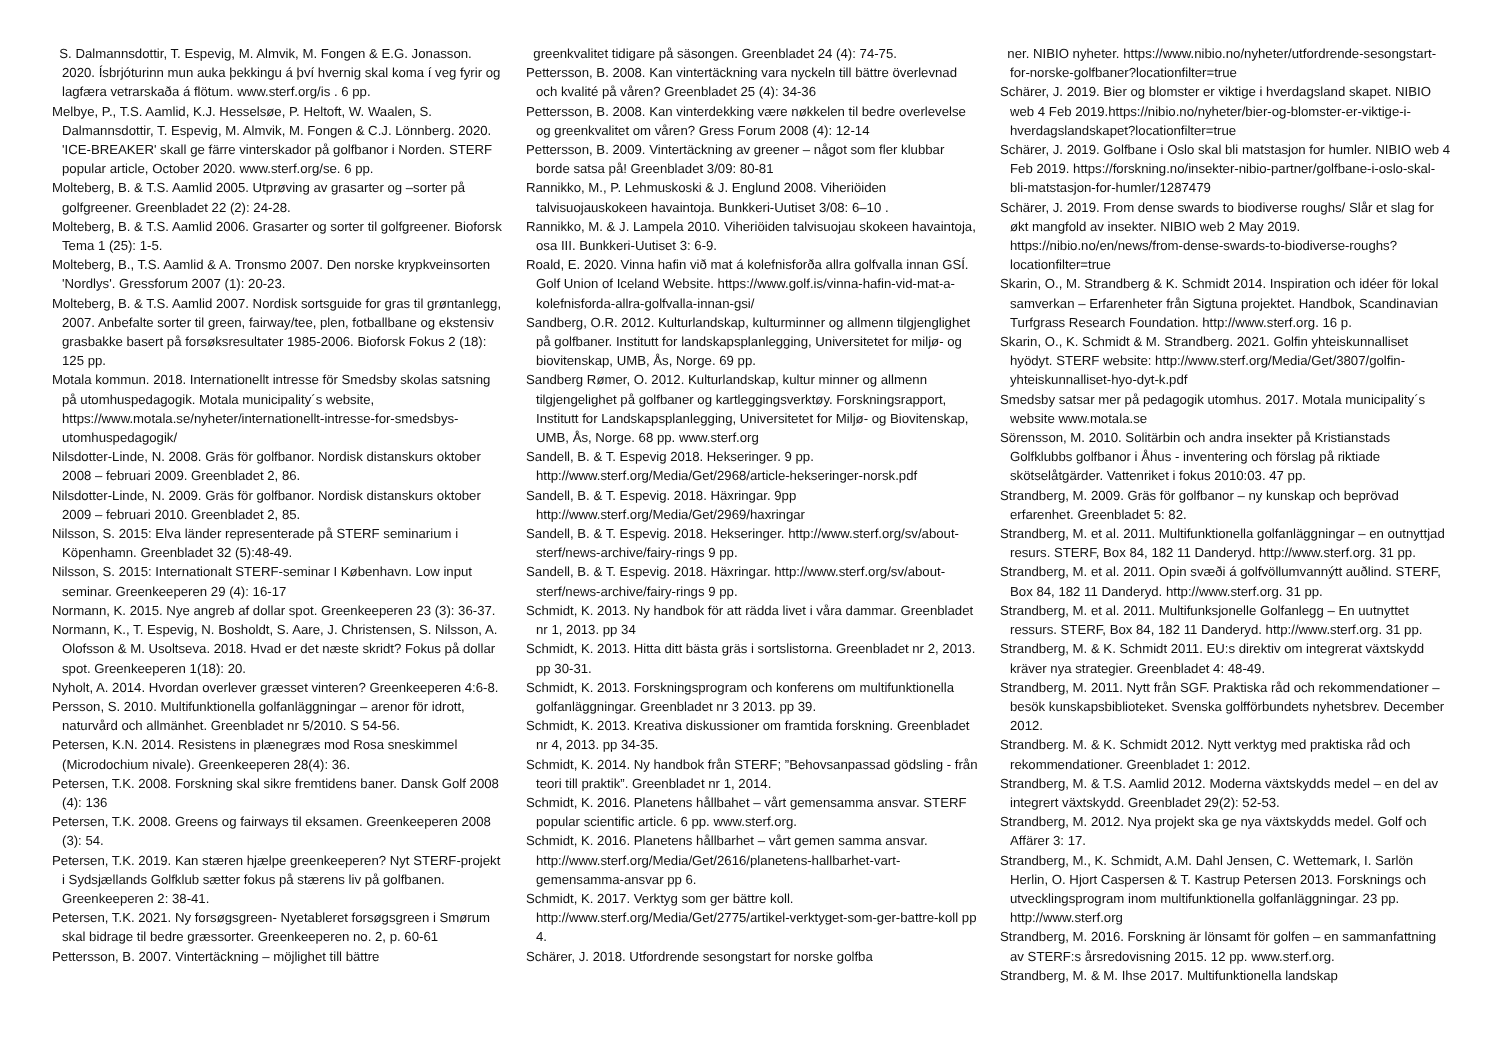S. Dalmannsdottir, T. Espevig, M. Almvik, M. Fongen & E.G. Jonasson. 2020. Ísbrjóturinn mun auka þekkingu á því hvernig skal koma í veg fyrir og lagfæra vetrarskaða á flötum. www.sterf.org/is . 6 pp.
Melbye, P., T.S. Aamlid, K.J. Hesselsøe, P. Heltoft, W. Waalen, S. Dalmannsdottir, T. Espevig, M. Almvik, M. Fongen & C.J. Lönnberg. 2020. 'ICE-BREAKER' skall ge färre vinterskador på golfbanor i Norden. STERF popular article, October 2020. www.sterf.org/se. 6 pp.
Molteberg, B. & T.S. Aamlid 2005. Utprøving av grasarter og –sorter på golfgreener. Greenbladet 22 (2): 24-28.
Molteberg, B. & T.S. Aamlid 2006. Grasarter og sorter til golfgreener. Bioforsk Tema 1 (25): 1-5.
Molteberg, B., T.S. Aamlid & A. Tronsmo 2007. Den norske krypkveinsorten 'Nordlys'. Gressforum 2007 (1): 20-23.
Molteberg, B. & T.S. Aamlid 2007. Nordisk sortsguide for gras til grøntanlegg, 2007. Anbefalte sorter til green, fairway/tee, plen, fotballbane og ekstensiv grasbakke basert på forsøksresultater 1985-2006. Bioforsk Fokus 2 (18): 125 pp.
Motala kommun. 2018. Internationellt intresse för Smedsby skolas satsning på utomhuspedagogik. Motala municipality´s website, https://www.motala.se/nyheter/internationellt-intresse-for-smedsbys-utomhuspedagogik/
Nilsdotter-Linde, N. 2008. Gräs för golfbanor. Nordisk distanskurs oktober 2008 – februari 2009. Greenbladet 2, 86.
Nilsdotter-Linde, N. 2009. Gräs för golfbanor. Nordisk distanskurs oktober 2009 – februari 2010. Greenbladet 2, 85.
Nilsson, S. 2015: Elva länder representerade på STERF seminarium i Köpenhamn. Greenbladet 32 (5):48-49.
Nilsson, S. 2015: Internationalt STERF-seminar I København. Low input seminar. Greenkeeperen 29 (4): 16-17
Normann, K. 2015. Nye angreb af dollar spot. Greenkeeperen 23 (3): 36-37.
Normann, K., T. Espevig, N. Bosholdt, S. Aare, J. Christensen, S. Nilsson, A. Olofsson & M. Usoltseva. 2018. Hvad er det næste skridt? Fokus på dollar spot. Greenkeeperen 1(18): 20.
Nyholt, A. 2014. Hvordan overlever græsset vinteren? Greenkeeperen 4:6-8.
Persson, S. 2010. Multifunktionella golfanläggningar – arenor för idrott, naturvård och allmänhet. Greenbladet nr 5/2010. S 54-56.
Petersen, K.N. 2014. Resistens in plænegræs mod Rosa sneskimmel (Microdochium nivale). Greenkeeperen 28(4): 36.
Petersen, T.K. 2008. Forskning skal sikre fremtidens baner. Dansk Golf 2008 (4): 136
Petersen, T.K. 2008. Greens og fairways til eksamen. Greenkeeperen 2008 (3): 54.
Petersen, T.K. 2019. Kan stæren hjælpe greenkeeperen? Nyt STERF-projekt i Sydsjællands Golfklub sætter fokus på stærens liv på golfbanen. Greenkeeperen 2: 38-41.
Petersen, T.K. 2021. Ny forsøgsgreen- Nyetableret forsøgsgreen i Smørum skal bidrage til bedre græssorter. Greenkeeperen no. 2, p. 60-61
Pettersson, B. 2007. Vintertäckning – möjlighet till bättre
greenkvalitet tidigare på säsongen. Greenbladet 24 (4): 74-75.
Pettersson, B. 2008. Kan vintertäckning vara nyckeln till bättre överlevnad och kvalité på våren? Greenbladet 25 (4): 34-36
Pettersson, B. 2008. Kan vinterdekking være nøkkelen til bedre overlevelse og greenkvalitet om våren? Gress Forum 2008 (4): 12-14
Pettersson, B. 2009. Vintertäckning av greener – något som fler klubbar borde satsa på! Greenbladet 3/09: 80-81
Rannikko, M., P. Lehmuskoski & J. Englund 2008. Viheriöiden talvisuojauskokeen havaintoja. Bunkkeri-Uutiset 3/08: 6–10 .
Rannikko, M. & J. Lampela 2010. Viheriöiden talvisuojau skokeen havaintoja, osa III. Bunkkeri-Uutiset 3: 6-9.
Roald, E. 2020. Vinna hafin við mat á kolefnisforða allra golfvalla innan GSÍ. Golf Union of Iceland Website. https://www.golf.is/vinna-hafin-vid-mat-a-kolefnisforda-allra-golfvalla-innan-gsi/
Sandberg, O.R. 2012. Kulturlandskap, kulturminner og allmenn tilgjenglighet på golfbaner. Institutt for landskapsplanlegging, Universitetet for miljø- og biovitenskap, UMB, Ås, Norge. 69 pp.
Sandberg Rømer, O. 2012. Kulturlandskap, kultur minner og allmenn tilgjengelighet på golfbaner og kartleggingsverktøy. Forskningsrapport, Institutt for Landskapsplanlegging, Universitetet for Miljø- og Biovitenskap, UMB, Ås, Norge. 68 pp. www.sterf.org
Sandell, B. & T. Espevig 2018. Hekseringer. 9 pp. http://www.sterf.org/Media/Get/2968/article-hekseringer-norsk.pdf
Sandell, B. & T. Espevig. 2018. Häxringar. 9pp http://www.sterf.org/Media/Get/2969/haxringar
Sandell, B. & T. Espevig. 2018. Hekseringer. http://www.sterf.org/sv/about-sterf/news-archive/fairy-rings 9 pp.
Sandell, B. & T. Espevig. 2018. Häxringar. http://www.sterf.org/sv/about-sterf/news-archive/fairy-rings 9 pp.
Schmidt, K. 2013. Ny handbok för att rädda livet i våra dammar. Greenbladet nr 1, 2013. pp 34
Schmidt, K. 2013. Hitta ditt bästa gräs i sortslistorna. Greenbladet nr 2, 2013. pp 30-31.
Schmidt, K. 2013. Forskningsprogram och konferens om multifunktionella golfanläggningar. Greenbladet nr 3 2013. pp 39.
Schmidt, K. 2013. Kreativa diskussioner om framtida forskning. Greenbladet nr 4, 2013. pp 34-35.
Schmidt, K. 2014. Ny handbok från STERF; ”Behovsanpassad gödsling - från teori till praktik”. Greenbladet nr 1, 2014.
Schmidt, K. 2016. Planetens hållbahet – vårt gemensamma ansvar. STERF popular scientific article. 6 pp. www.sterf.org.
Schmidt, K. 2016. Planetens hållbarhet – vårt gemen samma ansvar. http://www.sterf.org/Media/Get/2616/planetens-hallbarhet-vart-gemensamma-ansvar pp 6.
Schmidt, K. 2017. Verktyg som ger bättre koll. http://www.sterf.org/Media/Get/2775/artikel-verktyget-som-ger-battre-koll pp 4.
Schärer, J. 2018. Utfordrende sesongstart for norske golfba
ner. NIBIO nyheter. https://www.nibio.no/nyheter/utfordrende-sesongstart-for-norske-golfbaner?locationfilter=true
Schärer, J. 2019. Bier og blomster er viktige i hverdagsland skapet. NIBIO web 4 Feb 2019.https://nibio.no/nyheter/bier-og-blomster-er-viktige-i-hverdagslandskapet?locationfilter=true
Schärer, J. 2019. Golfbane i Oslo skal bli matstasjon for humler. NIBIO web 4 Feb 2019. https://forskning.no/insekter-nibio-partner/golfbane-i-oslo-skal-bli-matstasjon-for-humler/1287479
Schärer, J. 2019. From dense swards to biodiverse roughs/ Slår et slag for økt mangfold av insekter. NIBIO web 2 May 2019. https://nibio.no/en/news/from-dense-swards-to-biodiverse-roughs?locationfilter=true
Skarin, O., M. Strandberg & K. Schmidt 2014. Inspiration och idéer för lokal samverkan – Erfarenheter från Sigtuna projektet. Handbok, Scandinavian Turfgrass Research Foundation. http://www.sterf.org. 16 p.
Skarin, O., K. Schmidt & M. Strandberg. 2021. Golfin yhteiskunnalliset hyödyt. STERF website: http://www.sterf.org/Media/Get/3807/golfin-yhteiskunnalliset-hyo-dyt-k.pdf
Smedsby satsar mer på pedagogik utomhus. 2017. Motala municipality´s website www.motala.se
Sörensson, M. 2010. Solitärbin och andra insekter på Kristianstads Golfklubbs golfbanor i Åhus - inventering och förslag på riktiade skötselåtgärder. Vattenriket i fokus 2010:03. 47 pp.
Strandberg, M. 2009. Gräs för golfbanor – ny kunskap och beprövad erfarenhet. Greenbladet 5: 82.
Strandberg, M. et al. 2011. Multifunktionella golfanläggningar – en outnyttjad resurs. STERF, Box 84, 182 11 Danderyd. http://www.sterf.org. 31 pp.
Strandberg, M. et al. 2011. Opin svæði á golfvöllumvannýtt auðlind. STERF, Box 84, 182 11 Danderyd. http://www.sterf.org. 31 pp.
Strandberg, M. et al. 2011. Multifunksjonelle Golfanlegg – En uutnyttet ressurs. STERF, Box 84, 182 11 Danderyd. http://www.sterf.org. 31 pp.
Strandberg, M. & K. Schmidt 2011. EU:s direktiv om integrerat växtskydd kräver nya strategier. Greenbladet 4: 48-49.
Strandberg, M. 2011. Nytt från SGF. Praktiska råd och rekommendationer – besök kunskapsbiblioteket. Svenska golfförbundets nyhetsbrev. December 2012.
Strandberg. M. & K. Schmidt 2012. Nytt verktyg med praktiska råd och rekommendationer. Greenbladet 1: 2012.
Strandberg, M. & T.S. Aamlid 2012. Moderna växtskydds medel – en del av integrert växtskydd. Greenbladet 29(2): 52-53.
Strandberg, M. 2012. Nya projekt ska ge nya växtskydds medel. Golf och Affärer 3: 17.
Strandberg, M., K. Schmidt, A.M. Dahl Jensen, C. Wettemark, I. Sarlön Herlin, O. Hjort Caspersen & T. Kastrup Petersen 2013. Forsknings och utvecklingsprogram inom multifunktionella golfanläggningar. 23 pp. http://www.sterf.org
Strandberg, M. 2016. Forskning är lönsamt för golfen – en sammanfattning av STERF:s årsredovisning 2015. 12 pp. www.sterf.org.
Strandberg, M. & M. Ihse 2017. Multifunktionella landskap